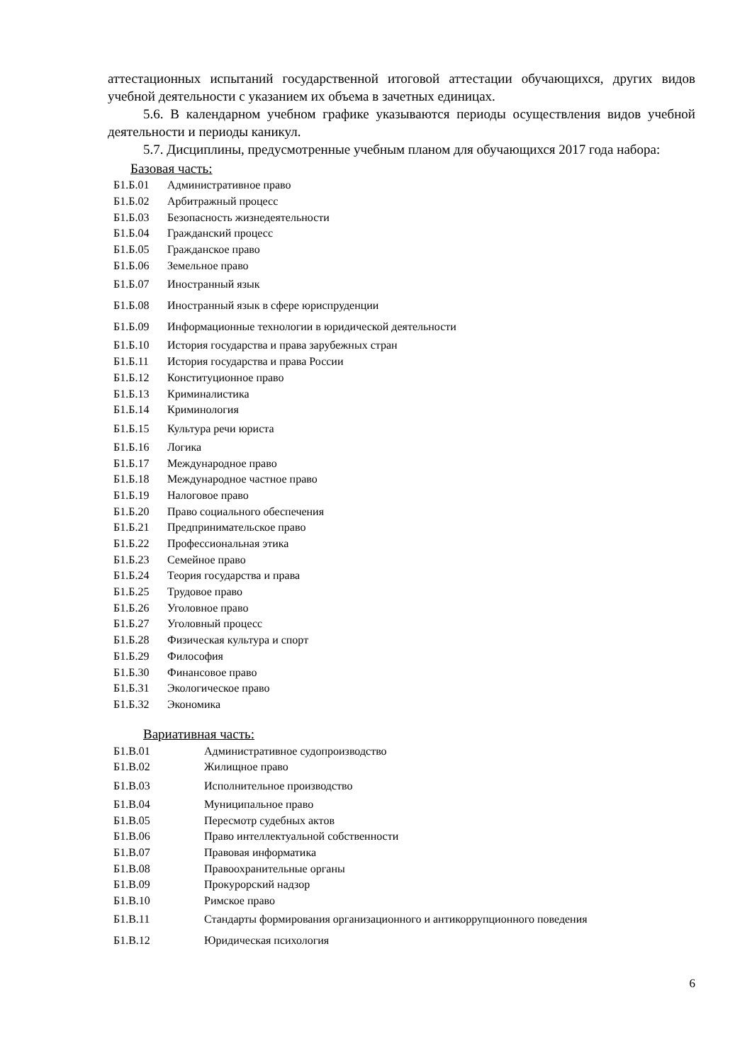аттестационных испытаний государственной итоговой аттестации обучающихся, других видов учебной деятельности с указанием их объема в зачетных единицах.
5.6. В календарном учебном графике указываются периоды осуществления видов учебной деятельности и периоды каникул.
5.7. Дисциплины, предусмотренные учебным планом для обучающихся 2017 года набора:
Базовая часть:
| Б1.Б.01 | Административное право |
| Б1.Б.02 | Арбитражный процесс |
| Б1.Б.03 | Безопасность жизнедеятельности |
| Б1.Б.04 | Гражданский процесс |
| Б1.Б.05 | Гражданское право |
| Б1.Б.06 | Земельное право |
| Б1.Б.07 | Иностранный язык |
| Б1.Б.08 | Иностранный язык в сфере юриспруденции |
| Б1.Б.09 | Информационные технологии в юридической деятельности |
| Б1.Б.10 | История государства и права зарубежных стран |
| Б1.Б.11 | История государства и права России |
| Б1.Б.12 | Конституционное право |
| Б1.Б.13 | Криминалистика |
| Б1.Б.14 | Криминология |
| Б1.Б.15 | Культура речи юриста |
| Б1.Б.16 | Логика |
| Б1.Б.17 | Международное право |
| Б1.Б.18 | Международное частное право |
| Б1.Б.19 | Налоговое право |
| Б1.Б.20 | Право социального обеспечения |
| Б1.Б.21 | Предпринимательское право |
| Б1.Б.22 | Профессиональная этика |
| Б1.Б.23 | Семейное право |
| Б1.Б.24 | Теория государства и права |
| Б1.Б.25 | Трудовое право |
| Б1.Б.26 | Уголовное право |
| Б1.Б.27 | Уголовный процесс |
| Б1.Б.28 | Физическая культура и спорт |
| Б1.Б.29 | Философия |
| Б1.Б.30 | Финансовое право |
| Б1.Б.31 | Экологическое право |
| Б1.Б.32 | Экономика |
Вариативная часть:
| Б1.В.01 | Административное судопроизводство |
| Б1.В.02 | Жилищное право |
| Б1.В.03 | Исполнительное производство |
| Б1.В.04 | Муниципальное право |
| Б1.В.05 | Пересмотр судебных актов |
| Б1.В.06 | Право интеллектуальной собственности |
| Б1.В.07 | Правовая информатика |
| Б1.В.08 | Правоохранительные органы |
| Б1.В.09 | Прокурорский надзор |
| Б1.В.10 | Римское право |
| Б1.В.11 | Стандарты формирования организационного и антикоррупционного поведения |
| Б1.В.12 | Юридическая психология |
6